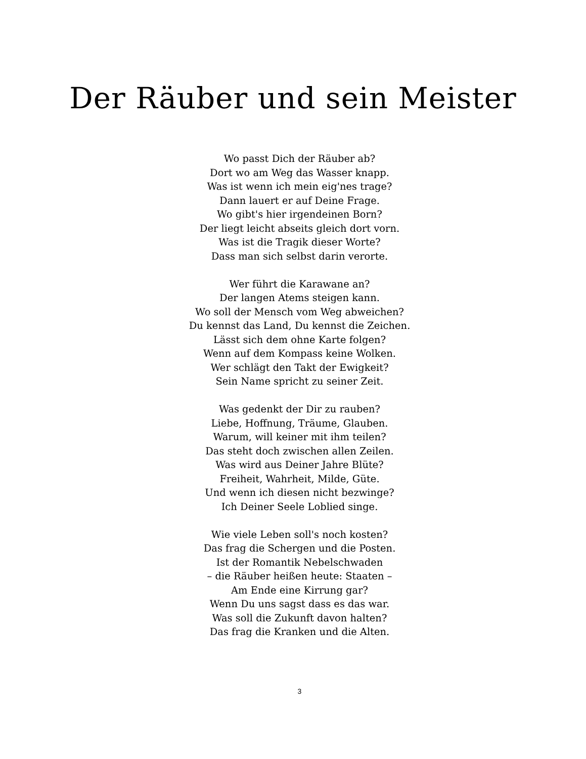Der Räuber und sein Meister
Wo passt Dich der Räuber ab?
Dort wo am Weg das Wasser knapp.
Was ist wenn ich mein eig'nes trage?
Dann lauert er auf Deine Frage.
Wo gibt's hier irgendeinen Born?
Der liegt leicht abseits gleich dort vorn.
Was ist die Tragik dieser Worte?
Dass man sich selbst darin verorte.
Wer führt die Karawane an?
Der langen Atems steigen kann.
Wo soll der Mensch vom Weg abweichen?
Du kennst das Land, Du kennst die Zeichen.
Lässt sich dem ohne Karte folgen?
Wenn auf dem Kompass keine Wolken.
Wer schlägt den Takt der Ewigkeit?
Sein Name spricht zu seiner Zeit.
Was gedenkt der Dir zu rauben?
Liebe, Hoffnung, Träume, Glauben.
Warum, will keiner mit ihm teilen?
Das steht doch zwischen allen Zeilen.
Was wird aus Deiner Jahre Blüte?
Freiheit, Wahrheit, Milde, Güte.
Und wenn ich diesen nicht bezwinge?
Ich Deiner Seele Loblied singe.
Wie viele Leben soll's noch kosten?
Das frag die Schergen und die Posten.
Ist der Romantik Nebelschwaden
– die Räuber heißen heute: Staaten –
Am Ende eine Kirrung gar?
Wenn Du uns sagst dass es das war.
Was soll die Zukunft davon halten?
Das frag die Kranken und die Alten.
3